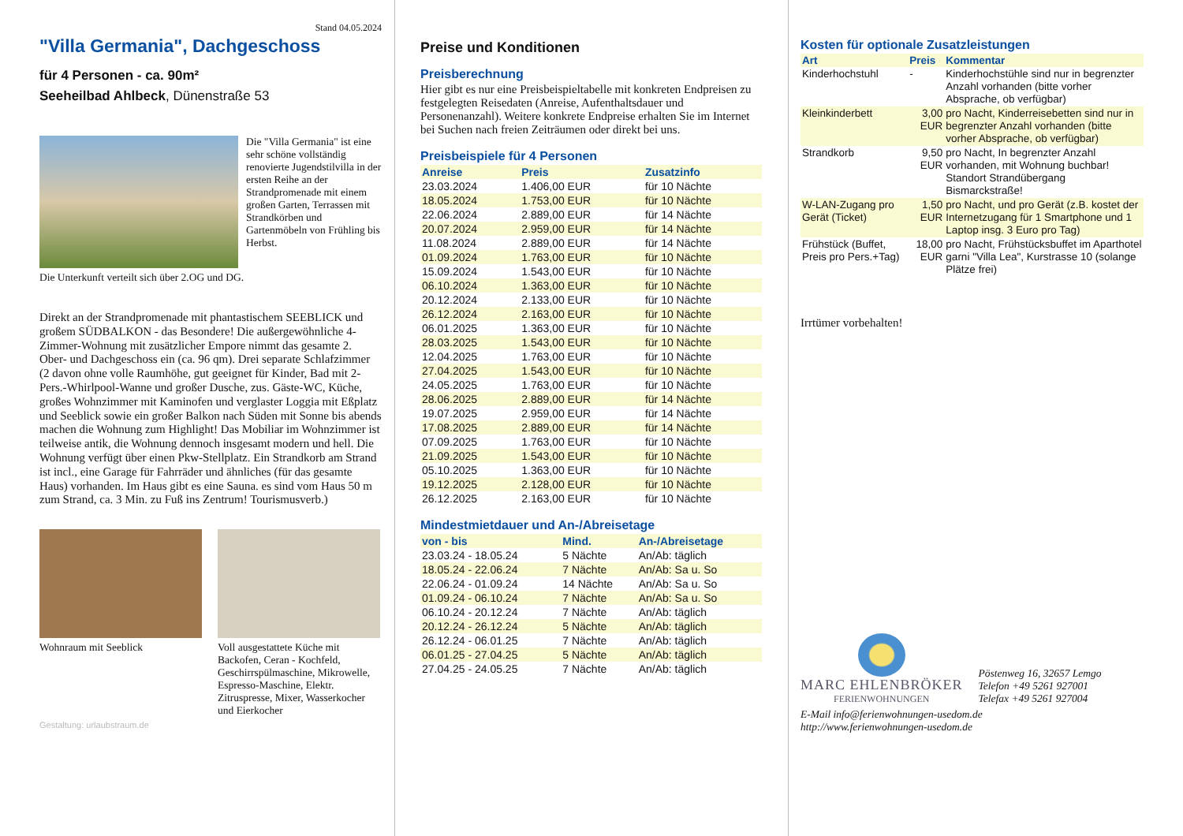Stand 04.05.2024
"Villa Germania", Dachgeschoss
für 4 Personen - ca. 90m²
Seeheilbad Ahlbeck, Dünenstraße 53
Die "Villa Germania" ist eine sehr schöne vollständig renovierte Jugendstilvilla in der ersten Reihe an der Strandpromenade mit einem großen Garten, Terrassen mit Strandkörben und Gartenmöbeln von Frühling bis Herbst.
Die Unterkunft verteilt sich über 2.OG und DG.
Direkt an der Strandpromenade mit phantastischem SEEBLICK und großem SÜDBALKON - das Besondere! Die außergewöhnliche 4-Zimmer-Wohnung mit zusätzlicher Empore nimmt das gesamte 2. Ober- und Dachgeschoss ein (ca. 96 qm). Drei separate Schlafzimmer (2 davon ohne volle Raumhöhe, gut geeignet für Kinder, Bad mit 2- Pers.-Whirlpool-Wanne und großer Dusche, zus. Gäste-WC, Küche, großes Wohnzimmer mit Kaminofen und verglaster Loggia mit Eßplatz und Seeblick sowie ein großer Balkon nach Süden mit Sonne bis abends machen die Wohnung zum Highlight! Das Mobiliar im Wohnzimmer ist teilweise antik, die Wohnung dennoch insgesamt modern und hell. Die Wohnung verfügt über einen Pkw-Stellplatz. Ein Strandkorb am Strand ist incl., eine Garage für Fahrräder und ähnliches (für das gesamte Haus) vorhanden. Im Haus gibt es eine Sauna. es sind vom Haus 50 m zum Strand, ca. 3 Min. zu Fuß ins Zentrum! Tourismusverb.)
Wohnraum mit Seeblick Voll ausgestattete Küche mit Backofen, Ceran - Kochfeld, Geschirrspülmaschine, Mikrowelle, Espresso-Maschine, Elektr. Zitruspresse, Mixer, Wasserkocher und Eierkocher
Gestaltung: urlaubstraum.de
Preise und Konditionen
Preisberechnung
Hier gibt es nur eine Preisbeispieltabelle mit konkreten Endpreisen zu festgelegten Reisedaten (Anreise, Aufenthaltsdauer und Personenanzahl). Weitere konkrete Endpreise erhalten Sie im Internet bei Suchen nach freien Zeiträumen oder direkt bei uns.
Preisbeispiele für 4 Personen
| Anreise | Preis | Zusatzinfo |
| --- | --- | --- |
| 23.03.2024 | 1.406,00 EUR | für 10 Nächte |
| 18.05.2024 | 1.753,00 EUR | für 10 Nächte |
| 22.06.2024 | 2.889,00 EUR | für 14 Nächte |
| 20.07.2024 | 2.959,00 EUR | für 14 Nächte |
| 11.08.2024 | 2.889,00 EUR | für 14 Nächte |
| 01.09.2024 | 1.763,00 EUR | für 10 Nächte |
| 15.09.2024 | 1.543,00 EUR | für 10 Nächte |
| 06.10.2024 | 1.363,00 EUR | für 10 Nächte |
| 20.12.2024 | 2.133,00 EUR | für 10 Nächte |
| 26.12.2024 | 2.163,00 EUR | für 10 Nächte |
| 06.01.2025 | 1.363,00 EUR | für 10 Nächte |
| 28.03.2025 | 1.543,00 EUR | für 10 Nächte |
| 12.04.2025 | 1.763,00 EUR | für 10 Nächte |
| 27.04.2025 | 1.543,00 EUR | für 10 Nächte |
| 24.05.2025 | 1.763,00 EUR | für 10 Nächte |
| 28.06.2025 | 2.889,00 EUR | für 14 Nächte |
| 19.07.2025 | 2.959,00 EUR | für 14 Nächte |
| 17.08.2025 | 2.889,00 EUR | für 14 Nächte |
| 07.09.2025 | 1.763,00 EUR | für 10 Nächte |
| 21.09.2025 | 1.543,00 EUR | für 10 Nächte |
| 05.10.2025 | 1.363,00 EUR | für 10 Nächte |
| 19.12.2025 | 2.128,00 EUR | für 10 Nächte |
| 26.12.2025 | 2.163,00 EUR | für 10 Nächte |
Mindestmietdauer und An-/Abreisetage
| von - bis | Mind. | An-/Abreisetage |
| --- | --- | --- |
| 23.03.24 - 18.05.24 | 5 Nächte | An/Ab: täglich |
| 18.05.24 - 22.06.24 | 7 Nächte | An/Ab: Sa u. So |
| 22.06.24 - 01.09.24 | 14 Nächte | An/Ab: Sa u. So |
| 01.09.24 - 06.10.24 | 7 Nächte | An/Ab: Sa u. So |
| 06.10.24 - 20.12.24 | 7 Nächte | An/Ab: täglich |
| 20.12.24 - 26.12.24 | 5 Nächte | An/Ab: täglich |
| 26.12.24 - 06.01.25 | 7 Nächte | An/Ab: täglich |
| 06.01.25 - 27.04.25 | 5 Nächte | An/Ab: täglich |
| 27.04.25 - 24.05.25 | 7 Nächte | An/Ab: täglich |
Kosten für optionale Zusatzleistungen
| Art | Preis | Kommentar |
| --- | --- | --- |
| Kinderhochstuhl | - | Kinderhochstühle sind nur in begrenzter Anzahl vorhanden (bitte vorher Absprache, ob verfügbar) |
| Kleinkinderbett | 3,00 EUR | pro Nacht, Kinderreisebetten sind nur in begrenzter Anzahl vorhanden (bitte vorher Absprache, ob verfügbar) |
| Strandkorb | 9,50 EUR | pro Nacht, In begrenzter Anzahl vorhanden, mit Wohnung buchbar! Standort Strandübergang Bismarckstraße! |
| W-LAN-Zugang pro Gerät (Ticket) | 1,50 EUR | pro Nacht, und pro Gerät (z.B. kostet der Internetzugang für 1 Smartphone und 1 Laptop insg. 3 Euro pro Tag) |
| Frühstück (Buffet, Preis pro Pers.+Tag) | 18,00 EUR | pro Nacht, Frühstücksbuffet im Aparthotel garni "Villa Lea", Kurstrasse 10 (solange Plätze frei) |
Irrtümer vorbehalten!
MARC EHLENBRÖKER
FERIENWOHNUNGEN
Pöstenweg 16, 32657 Lemgo
Telefon +49 5261 927001
Telefax +49 5261 927004
E-Mail info@ferienwohnungen-usedom.de
http://www.ferienwohnungen-usedom.de